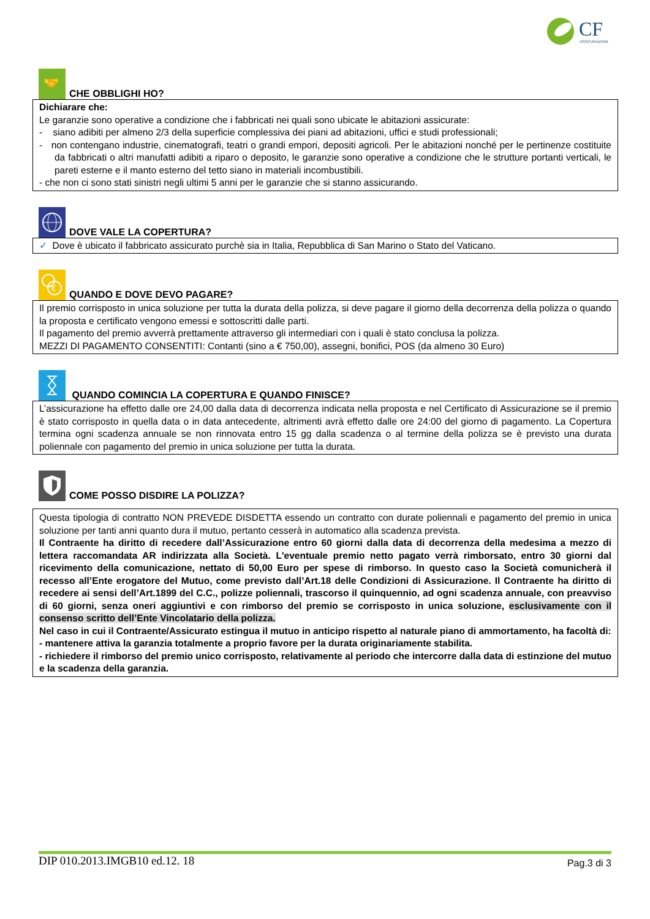CF
ASSICURAZIONI
🤝
CHE OBBLIGHI HO?
Dichiarare che:
Le garanzie sono operative a condizione che i fabbricati nei quali sono ubicate le abitazioni assicurate:
- siano adibiti per almeno 2/3 della superficie complessiva dei piani ad abitazioni, uffici e studi professionali;
- non contengano industrie, cinematografi, teatri o grandi empori, depositi agricoli. Per le abitazioni nonché per le pertinenze costituite da fabbricati o altri manufatti adibiti a riparo o deposito, le garanzie sono operative a condizione che le strutture portanti verticali, le pareti esterne e il manto esterno del tetto siano in materiali incombustibili.
- che non ci sono stati sinistri negli ultimi 5 anni per le garanzie che si stanno assicurando.
DOVE VALE LA COPERTURA?
✓ Dove è ubicato il fabbricato assicurato purchè sia in Italia, Repubblica di San Marino o Stato del Vaticano.
€
QUANDO E DOVE DEVO PAGARE?
Il premio corrisposto in unica soluzione per tutta la durata della polizza, si deve pagare il giorno della decorrenza della polizza o quando la proposta e certificato vengono emessi e sottoscritti dalle parti.
Il pagamento del premio avverrà prettamente attraverso gli intermediari con i quali è stato conclusa la polizza.
MEZZI DI PAGAMENTO CONSENTITI: Contanti (sino a € 750,00), assegni, bonifici, POS (da almeno 30 Euro)
QUANDO COMINCIA LA COPERTURA E QUANDO FINISCE?
L’assicurazione ha effetto dalle ore 24,00 dalla data di decorrenza indicata nella proposta e nel Certificato di Assicurazione se il premio è stato corrisposto in quella data o in data antecedente, altrimenti avrà effetto dalle ore 24:00 del giorno di pagamento. La Copertura termina ogni scadenza annuale se non rinnovata entro 15 gg dalla scadenza o al termine della polizza se è previsto una durata poliennale con pagamento del premio in unica soluzione per tutta la durata.
COME POSSO DISDIRE LA POLIZZA?
Questa tipologia di contratto NON PREVEDE DISDETTA essendo un contratto con durate poliennali e pagamento del premio in unica soluzione per tanti anni quanto dura il mutuo, pertanto cesserà in automatico alla scadenza prevista.
Il Contraente ha diritto di recedere dall’Assicurazione entro 60 giorni dalla data di decorrenza della medesima a mezzo di lettera raccomandata AR indirizzata alla Società. L'eventuale premio netto pagato verrà rimborsato, entro 30 giorni dal ricevimento della comunicazione, nettato di 50,00 Euro per spese di rimborso. In questo caso la Società comunicherà il recesso all’Ente erogatore del Mutuo, come previsto dall’Art.18 delle Condizioni di Assicurazione. Il Contraente ha diritto di recedere ai sensi dell’Art.1899 del C.C., polizze poliennali, trascorso il quinquennio, ad ogni scadenza annuale, con preavviso di 60 giorni, senza oneri aggiuntivi e con rimborso del premio se corrisposto in unica soluzione, esclusivamente con il consenso scritto dell’Ente Vincolatario della polizza.
Nel caso in cui il Contraente/Assicurato estingua il mutuo in anticipo rispetto al naturale piano di ammortamento, ha facoltà di:
- mantenere attiva la garanzia totalmente a proprio favore per la durata originariamente stabilita.
- richiedere il rimborso del premio unico corrisposto, relativamente al periodo che intercorre dalla data di estinzione del mutuo e la scadenza della garanzia.
DIP 010.2013.IMGB10 ed.12. 18 Pag.3 di 3